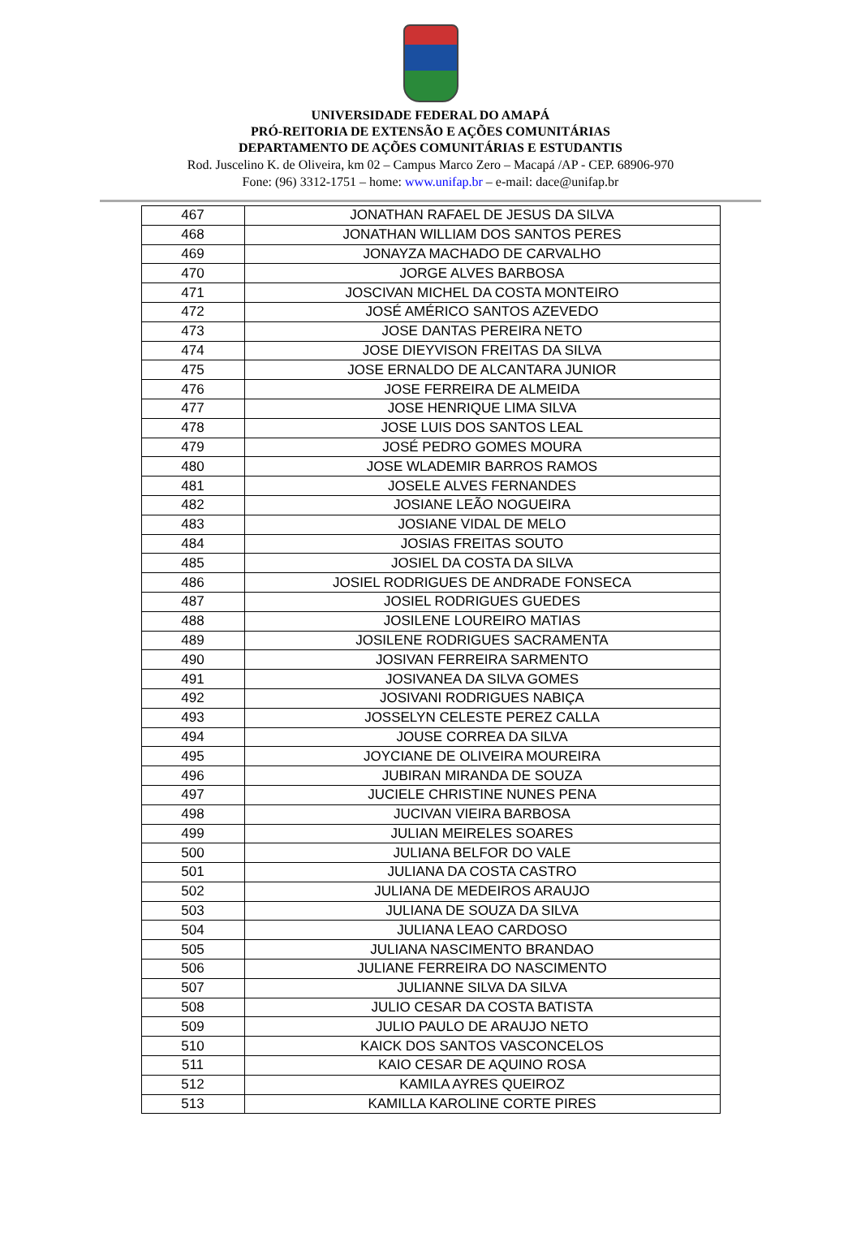UNIVERSIDADE FEDERAL DO AMAPÁ
PRÓ-REITORIA DE EXTENSÃO E AÇÕES COMUNITÁRIAS
DEPARTAMENTO DE AÇÕES COMUNITÁRIAS E ESTUDANTIS
Rod. Juscelino K. de Oliveira, km 02 – Campus Marco Zero – Macapá /AP - CEP. 68906-970
Fone: (96) 3312-1751 – home: www.unifap.br – e-mail: dace@unifap.br
| 467 | JONATHAN RAFAEL DE JESUS DA SILVA |
| 468 | JONATHAN WILLIAM DOS SANTOS PERES |
| 469 | JONAYZA MACHADO DE CARVALHO |
| 470 | JORGE ALVES BARBOSA |
| 471 | JOSCIVAN MICHEL DA COSTA MONTEIRO |
| 472 | JOSÉ AMÉRICO SANTOS AZEVEDO |
| 473 | JOSE DANTAS PEREIRA NETO |
| 474 | JOSE DIEYVISON FREITAS DA SILVA |
| 475 | JOSE ERNALDO DE ALCANTARA JUNIOR |
| 476 | JOSE FERREIRA DE ALMEIDA |
| 477 | JOSE HENRIQUE LIMA SILVA |
| 478 | JOSE LUIS DOS SANTOS LEAL |
| 479 | JOSÉ PEDRO GOMES MOURA |
| 480 | JOSE WLADEMIR BARROS RAMOS |
| 481 | JOSELE ALVES FERNANDES |
| 482 | JOSIANE LEÃO NOGUEIRA |
| 483 | JOSIANE VIDAL DE MELO |
| 484 | JOSIAS FREITAS SOUTO |
| 485 | JOSIEL DA COSTA DA SILVA |
| 486 | JOSIEL RODRIGUES DE ANDRADE FONSECA |
| 487 | JOSIEL RODRIGUES GUEDES |
| 488 | JOSILENE LOUREIRO MATIAS |
| 489 | JOSILENE RODRIGUES SACRAMENTA |
| 490 | JOSIVAN FERREIRA SARMENTO |
| 491 | JOSIVANEA DA SILVA GOMES |
| 492 | JOSIVANI RODRIGUES NABIÇA |
| 493 | JOSSELYN CELESTE PEREZ CALLA |
| 494 | JOUSE CORREA DA SILVA |
| 495 | JOYCIANE DE OLIVEIRA MOUREIRA |
| 496 | JUBIRAN MIRANDA DE SOUZA |
| 497 | JUCIELE CHRISTINE NUNES PENA |
| 498 | JUCIVAN VIEIRA BARBOSA |
| 499 | JULIAN MEIRELES SOARES |
| 500 | JULIANA BELFOR DO VALE |
| 501 | JULIANA DA COSTA CASTRO |
| 502 | JULIANA DE MEDEIROS ARAUJO |
| 503 | JULIANA DE SOUZA DA SILVA |
| 504 | JULIANA LEAO CARDOSO |
| 505 | JULIANA NASCIMENTO BRANDAO |
| 506 | JULIANE FERREIRA DO NASCIMENTO |
| 507 | JULIANNE SILVA DA SILVA |
| 508 | JULIO CESAR DA COSTA BATISTA |
| 509 | JULIO PAULO DE ARAUJO NETO |
| 510 | KAICK DOS SANTOS VASCONCELOS |
| 511 | KAIO CESAR DE AQUINO ROSA |
| 512 | KAMILA AYRES QUEIROZ |
| 513 | KAMILLA KAROLINE CORTE PIRES |